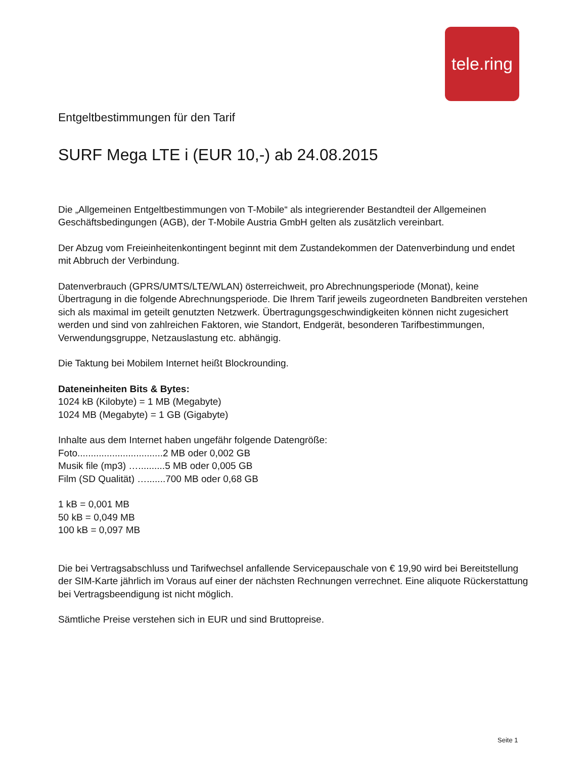tele.ring
Entgeltbestimmungen für den Tarif
SURF Mega LTE i (EUR 10,-) ab 24.08.2015
Die „Allgemeinen Entgeltbestimmungen von T-Mobile“ als integrierender Bestandteil der Allgemeinen Geschäftsbedingungen (AGB), der T-Mobile Austria GmbH gelten als zusätzlich vereinbart.
Der Abzug vom Freieinheitenkontingent beginnt mit dem Zustandekommen der Datenverbindung und endet mit Abbruch der Verbindung.
Datenverbrauch (GPRS/UMTS/LTE/WLAN) österreichweit, pro Abrechnungsperiode (Monat), keine Übertragung in die folgende Abrechnungsperiode. Die Ihrem Tarif jeweils zugeordneten Bandbreiten verstehen sich als maximal im geteilt genutzten Netzwerk. Übertragungsgeschwindigkeiten können nicht zugesichert werden und sind von zahlreichen Faktoren, wie Standort, Endgerät, besonderen Tarifbestimmungen, Verwendungsgruppe, Netzauslastung etc. abhängig.
Die Taktung bei Mobilem Internet heißt Blockrounding.
Dateneinheiten Bits & Bytes:
1024 kB (Kilobyte) = 1 MB (Megabyte)
1024 MB (Megabyte) = 1 GB (Gigabyte)
Inhalte aus dem Internet haben ungefähr folgende Datengröße:
Foto................................2 MB oder 0,002 GB
Musik file (mp3) …..........5 MB oder 0,005 GB
Film (SD Qualität) ….......700 MB oder 0,68 GB
1 kB = 0,001 MB
50 kB = 0,049 MB
100 kB = 0,097 MB
Die bei Vertragsabschluss und Tarifwechsel anfallende Servicepauschale von € 19,90 wird bei Bereitstellung der SIM-Karte jährlich im Voraus auf einer der nächsten Rechnungen verrechnet. Eine aliquote Rückerstattung bei Vertragsbeendigung ist nicht möglich.
Sämtliche Preise verstehen sich in EUR und sind Bruttopreise.
Seite 1